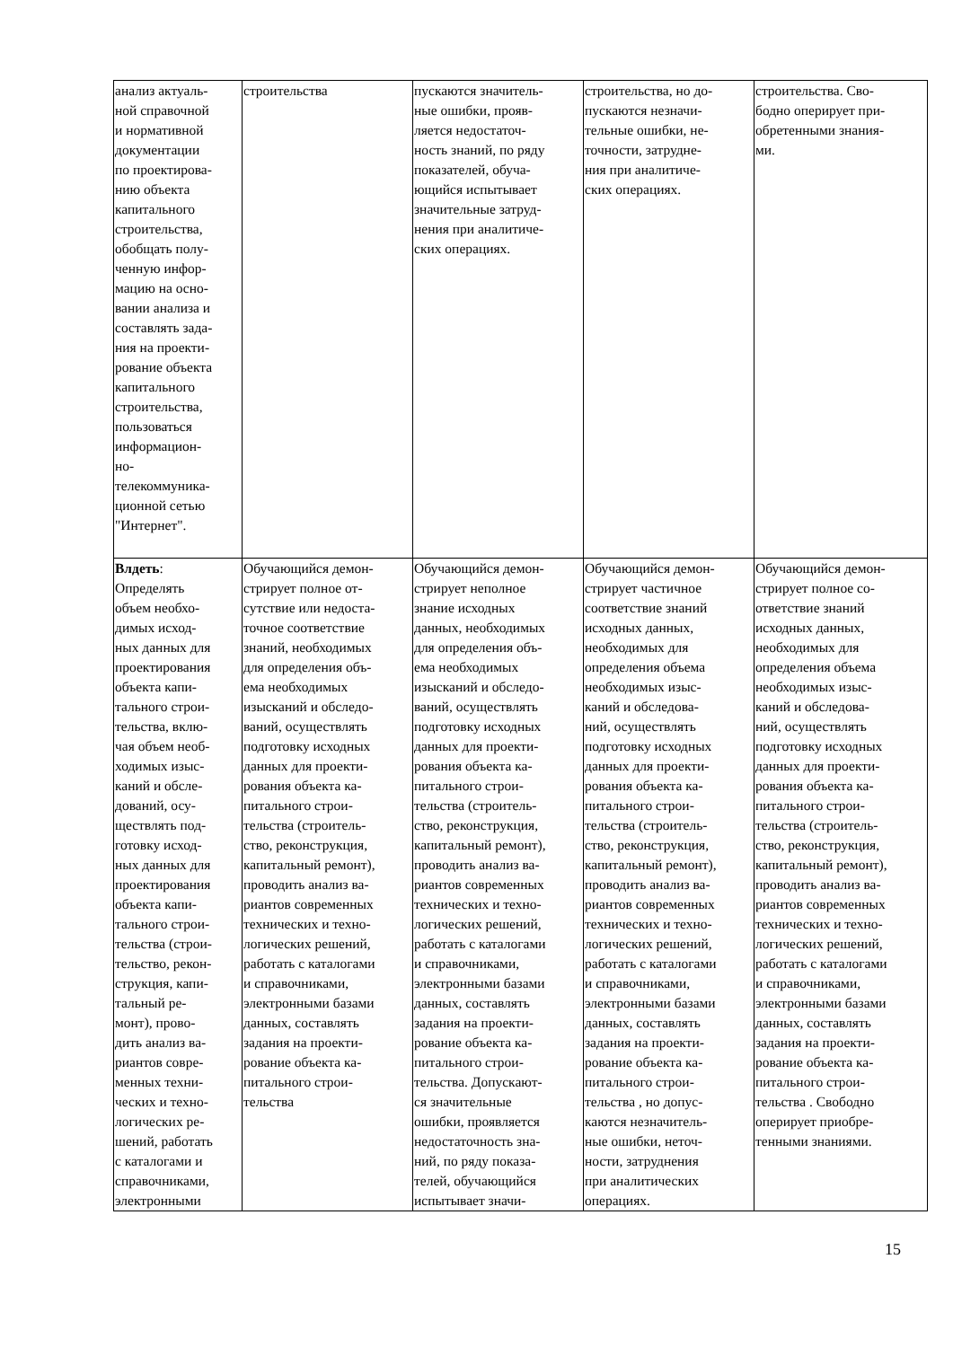| анализ актуаль- ной справочной и нормативной документации по проектирова- нию объекта капитального строительства, обобщать полу- ченную инфор- мацию на осно- вании анализа и составлять зада- ния на проекти- рование объекта капитального строительства, пользоваться информацион- но- телекоммуника- ционной сетью "Интернет". | строительства | пускаются значитель- ные ошибки, прояв- ляется недостаточ- ность знаний, по ряду показателей, обуча- ющийся испытывает значительные затруд- нения при аналитиче- ских операциях. | строительства, но до- пускаются незначи- тельные ошибки, не- точности, затрудне- ния при аналитиче- ских операциях. | строительства. Сво- бодно оперирует при- обретенными знания- ми. |
| Влдеть : Определять объем необхо- димых исход- ных данных для проектирования объекта капи- тального строи- тельства, вклю- чая объем необ- ходимых изыс- каний и обсле- дований, осу- ществлять под- готовку исход- ных данных для проектирования объекта капи- тального строи- тельства (строи- тельство, рекон- струкция, капи- тальный ре- монт), прово- дить анализ ва- риантов совре- менных техни- ческих и техно- логических ре- шений, работать с каталогами и справочниками, электронными | Обучающийся демон- стрирует полное от- сутствие или недоста- точное соответствие знаний, необходимых для определения объ- ема необходимых изысканий и обследо- ваний, осуществлять подготовку исходных данных для проекти- рования объекта ка- питального строи- тельства (строитель- ство, реконструкция, капитальный ремонт), проводить анализ ва- риантов современных технических и техно- логических решений, работать с каталогами и справочниками, электронными базами данных, составлять задания на проекти- рование объекта ка- питального строи- тельства | Обучающийся демон- стрирует неполное знание исходных данных, необходимых для определения объ- ема необходимых изысканий и обследо- ваний, осуществлять подготовку исходных данных для проекти- рования объекта ка- питального строи- тельства (строитель- ство, реконструкция, капитальный ремонт), проводить анализ ва- риантов современных технических и техно- логических решений, работать с каталогами и справочниками, электронными базами данных, составлять задания на проекти- рование объекта ка- питального строи- тельства. Допускают- ся значительные ошибки, проявляется недостаточность зна- ний, по ряду показа- телей, обучающийся испытывает значи- | Обучающийся демон- стрирует частичное соответствие знаний исходных данных, необходимых для определения объема необходимых изыс- каний и обследова- ний, осуществлять подготовку исходных данных для проекти- рования объекта ка- питального строи- тельства (строитель- ство, реконструкция, капитальный ремонт), проводить анализ ва- риантов современных технических и техно- логических решений, работать с каталогами и справочниками, электронными базами данных, составлять задания на проекти- рование объекта ка- питального строи- тельства , но допус- каются незначитель- ные ошибки, неточ- ности, затруднения при аналитических операциях. | Обучающийся демон- стрирует полное со- ответствие знаний исходных данных, необходимых для определения объема необходимых изыс- каний и обследова- ний, осуществлять подготовку исходных данных для проекти- рования объекта ка- питального строи- тельства (строитель- ство, реконструкция, капитальный ремонт), проводить анализ ва- риантов современных технических и техно- логических решений, работать с каталогами и справочниками, электронными базами данных, составлять задания на проекти- рование объекта ка- питального строи- тельства . Свободно оперирует приобре- тенными знаниями. |
15